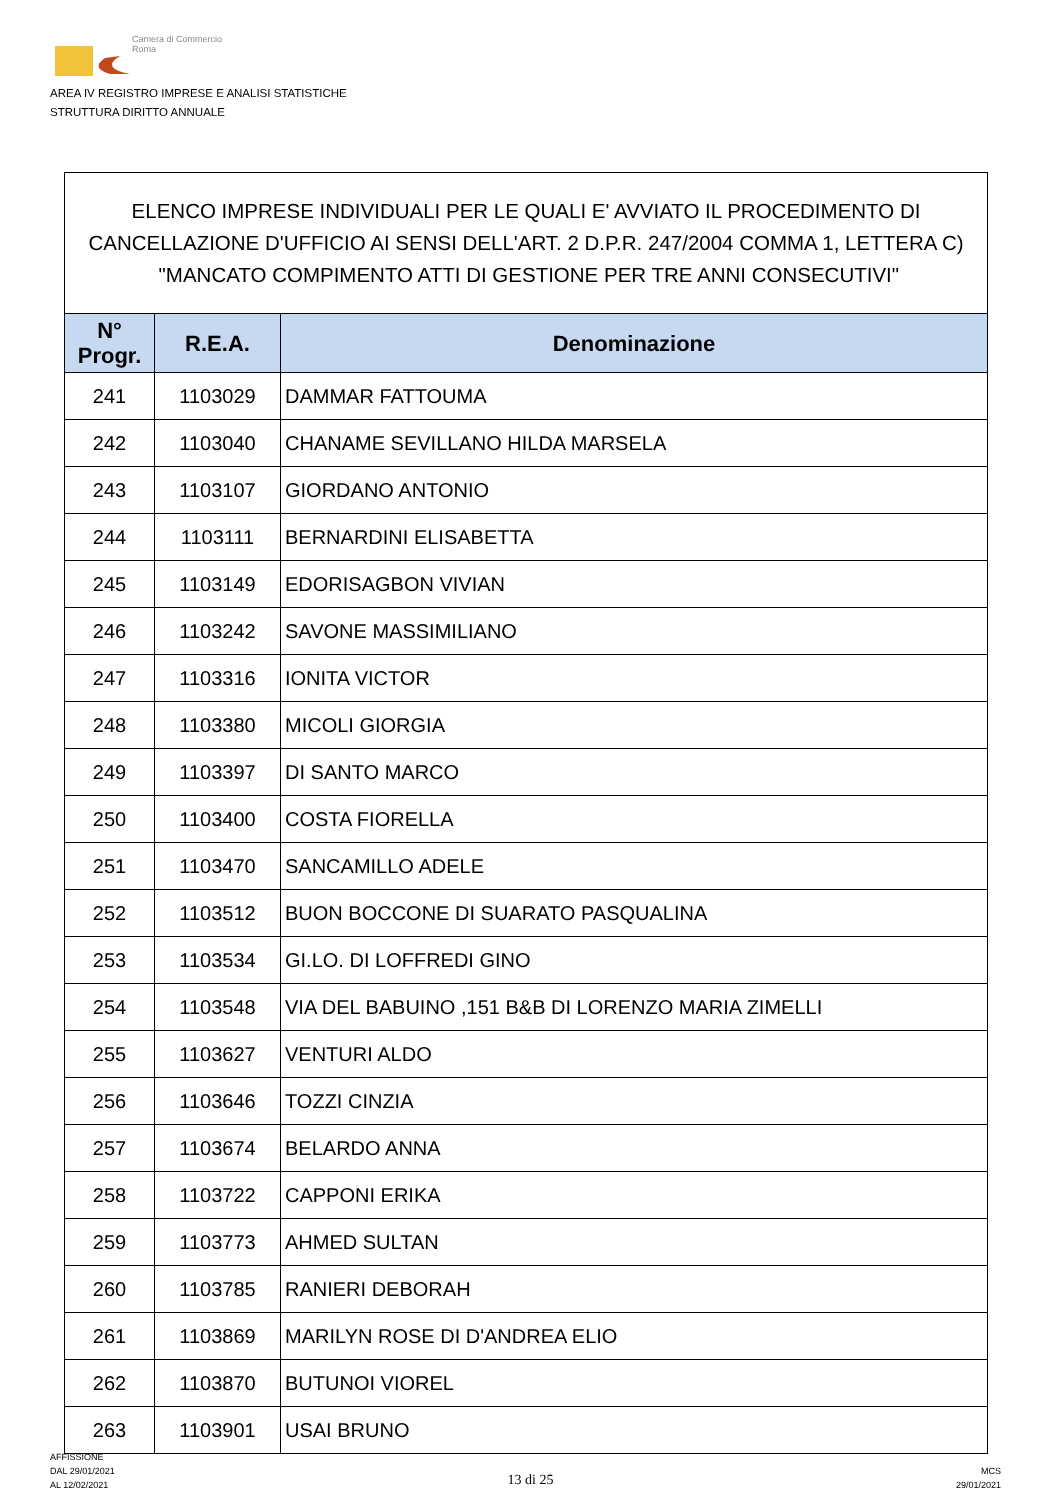Camera di Commercio
Roma
AREA IV REGISTRO IMPRESE E ANALISI STATISTICHE
STRUTTURA DIRITTO ANNUALE
ELENCO IMPRESE INDIVIDUALI PER LE QUALI E' AVVIATO IL PROCEDIMENTO DI CANCELLAZIONE D'UFFICIO AI SENSI DELL'ART. 2 D.P.R. 247/2004 COMMA 1, LETTERA C) "MANCATO COMPIMENTO ATTI DI GESTIONE PER TRE ANNI CONSECUTIVI"
| N° Progr. | R.E.A. | Denominazione |
| --- | --- | --- |
| 241 | 1103029 | DAMMAR FATTOUMA |
| 242 | 1103040 | CHANAME SEVILLANO HILDA MARSELA |
| 243 | 1103107 | GIORDANO ANTONIO |
| 244 | 1103111 | BERNARDINI ELISABETTA |
| 245 | 1103149 | EDORISAGBON VIVIAN |
| 246 | 1103242 | SAVONE MASSIMILIANO |
| 247 | 1103316 | IONITA VICTOR |
| 248 | 1103380 | MICOLI GIORGIA |
| 249 | 1103397 | DI SANTO MARCO |
| 250 | 1103400 | COSTA FIORELLA |
| 251 | 1103470 | SANCAMILLO ADELE |
| 252 | 1103512 | BUON BOCCONE DI SUARATO PASQUALINA |
| 253 | 1103534 | GI.LO. DI LOFFREDI GINO |
| 254 | 1103548 | VIA DEL BABUINO ,151 B&B DI LORENZO MARIA ZIMELLI |
| 255 | 1103627 | VENTURI ALDO |
| 256 | 1103646 | TOZZI CINZIA |
| 257 | 1103674 | BELARDO ANNA |
| 258 | 1103722 | CAPPONI ERIKA |
| 259 | 1103773 | AHMED SULTAN |
| 260 | 1103785 | RANIERI DEBORAH |
| 261 | 1103869 | MARILYN ROSE DI D'ANDREA ELIO |
| 262 | 1103870 | BUTUNOI VIOREL |
| 263 | 1103901 | USAI BRUNO |
AFFISSIONE
DAL 29/01/2021
AL 12/02/2021
13 di 25
MCS
29/01/2021